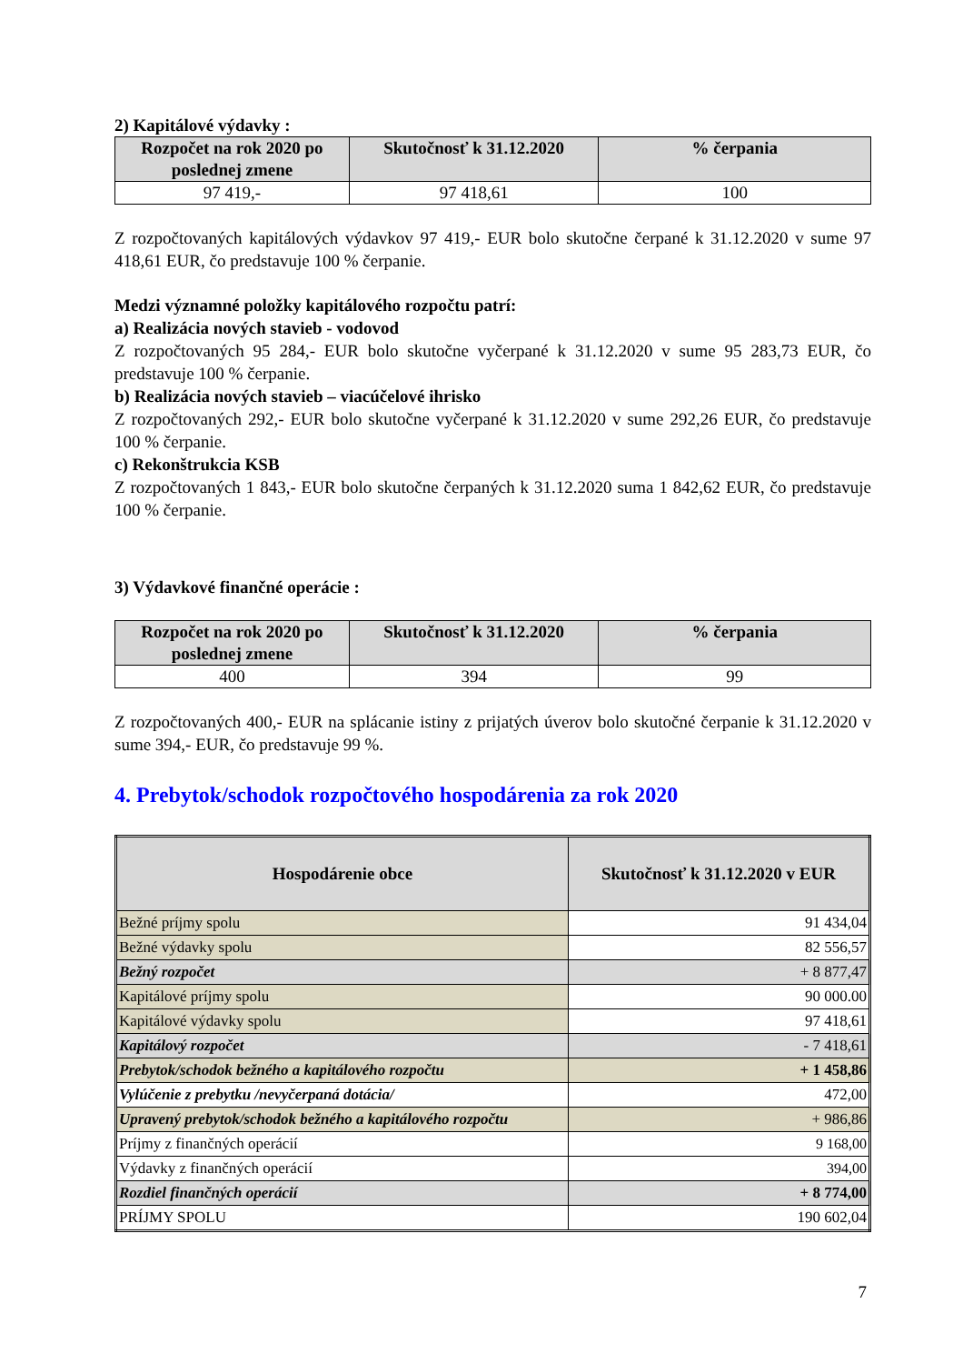2) Kapitálové výdavky :
| Rozpočet na rok 2020 po poslednej zmene | Skutočnosť k 31.12.2020 | % čerpania |
| --- | --- | --- |
| 97 419,- | 97 418,61 | 100 |
Z rozpočtovaných kapitálových výdavkov 97 419,- EUR bolo skutočne čerpané k 31.12.2020 v sume 97 418,61 EUR, čo predstavuje 100 % čerpanie.
Medzi významné položky kapitálového rozpočtu patrí:
a) Realizácia nových stavieb - vodovod
Z rozpočtovaných 95 284,- EUR bolo skutočne vyčerpané k 31.12.2020 v sume 95 283,73 EUR, čo predstavuje 100 % čerpanie.
b) Realizácia nových stavieb – viacúčelové ihrisko
Z rozpočtovaných 292,- EUR bolo skutočne vyčerpané k 31.12.2020 v sume 292,26 EUR, čo predstavuje 100 % čerpanie.
c) Rekonštrukcia KSB
Z rozpočtovaných 1 843,- EUR bolo skutočne čerpaných k 31.12.2020 suma 1 842,62 EUR, čo predstavuje 100 % čerpanie.
3) Výdavkové finančné operácie :
| Rozpočet na rok 2020 po poslednej zmene | Skutočnosť k 31.12.2020 | % čerpania |
| --- | --- | --- |
| 400 | 394 | 99 |
Z rozpočtovaných 400,- EUR na splácanie istiny z prijatých úverov bolo skutočné čerpanie k 31.12.2020 v sume 394,- EUR, čo predstavuje 99 %.
4. Prebytok/schodok rozpočtového hospodárenia za rok 2020
| Hospodárenie obce | Skutočnosť k 31.12.2020 v EUR |
| --- | --- |
| Bežné príjmy spolu | 91 434,04 |
| Bežné výdavky spolu | 82 556,57 |
| Bežný rozpočet | + 8 877,47 |
| Kapitálové príjmy spolu | 90 000.00 |
| Kapitálové výdavky spolu | 97 418,61 |
| Kapitálový rozpočet | - 7 418,61 |
| Prebytok/schodok bežného a kapitálového rozpočtu | + 1 458,86 |
| Vylúčenie z prebytku /nevyčerpaná dotácia/ | 472,00 |
| Upravený prebytok/schodok bežného a kapitálového rozpočtu | + 986,86 |
| Príjmy z finančných operácií | 9 168,00 |
| Výdavky z finančných operácií | 394,00 |
| Rozdiel finančných operácií | + 8 774,00 |
| PRÍJMY SPOLU | 190 602,04 |
7